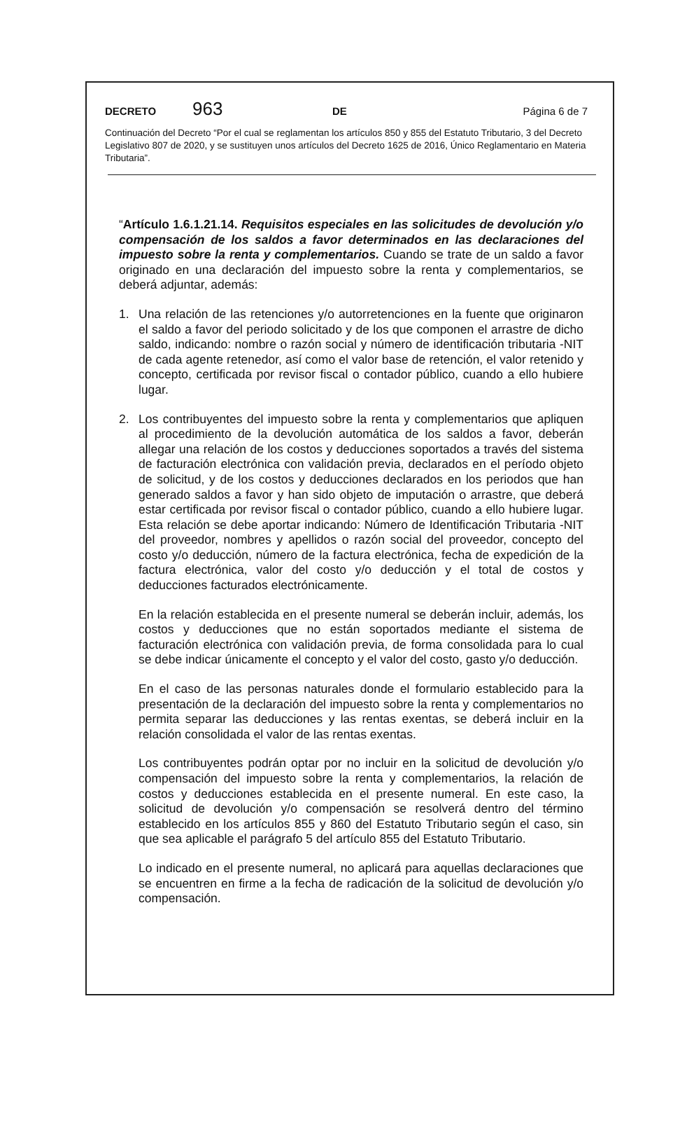DECRETO 963 DE Página 6 de 7
Continuación del Decreto “Por el cual se reglamentan los artículos 850 y 855 del Estatuto Tributario, 3 del Decreto Legislativo 807 de 2020, y se sustituyen unos artículos del Decreto 1625 de 2016, Único Reglamentario en Materia Tributaria”.
“Artículo 1.6.1.21.14. Requisitos especiales en las solicitudes de devolución y/o compensación de los saldos a favor determinados en las declaraciones del impuesto sobre la renta y complementarios. Cuando se trate de un saldo a favor originado en una declaración del impuesto sobre la renta y complementarios, se deberá adjuntar, además:
1. Una relación de las retenciones y/o autorretenciones en la fuente que originaron el saldo a favor del periodo solicitado y de los que componen el arrastre de dicho saldo, indicando: nombre o razón social y número de identificación tributaria -NIT de cada agente retenedor, así como el valor base de retención, el valor retenido y concepto, certificada por revisor fiscal o contador público, cuando a ello hubiere lugar.
2. Los contribuyentes del impuesto sobre la renta y complementarios que apliquen al procedimiento de la devolución automática de los saldos a favor, deberán allegar una relación de los costos y deducciones soportados a través del sistema de facturación electrónica con validación previa, declarados en el período objeto de solicitud, y de los costos y deducciones declarados en los periodos que han generado saldos a favor y han sido objeto de imputación o arrastre, que deberá estar certificada por revisor fiscal o contador público, cuando a ello hubiere lugar. Esta relación se debe aportar indicando: Número de Identificación Tributaria -NIT del proveedor, nombres y apellidos o razón social del proveedor, concepto del costo y/o deducción, número de la factura electrónica, fecha de expedición de la factura electrónica, valor del costo y/o deducción y el total de costos y deducciones facturados electrónicamente.
En la relación establecida en el presente numeral se deberán incluir, además, los costos y deducciones que no están soportados mediante el sistema de facturación electrónica con validación previa, de forma consolidada para lo cual se debe indicar únicamente el concepto y el valor del costo, gasto y/o deducción.
En el caso de las personas naturales donde el formulario establecido para la presentación de la declaración del impuesto sobre la renta y complementarios no permita separar las deducciones y las rentas exentas, se deberá incluir en la relación consolidada el valor de las rentas exentas.
Los contribuyentes podrán optar por no incluir en la solicitud de devolución y/o compensación del impuesto sobre la renta y complementarios, la relación de costos y deducciones establecida en el presente numeral. En este caso, la solicitud de devolución y/o compensación se resolverá dentro del término establecido en los artículos 855 y 860 del Estatuto Tributario según el caso, sin que sea aplicable el parágrafo 5 del artículo 855 del Estatuto Tributario.
Lo indicado en el presente numeral, no aplicará para aquellas declaraciones que se encuentren en firme a la fecha de radicación de la solicitud de devolución y/o compensación.